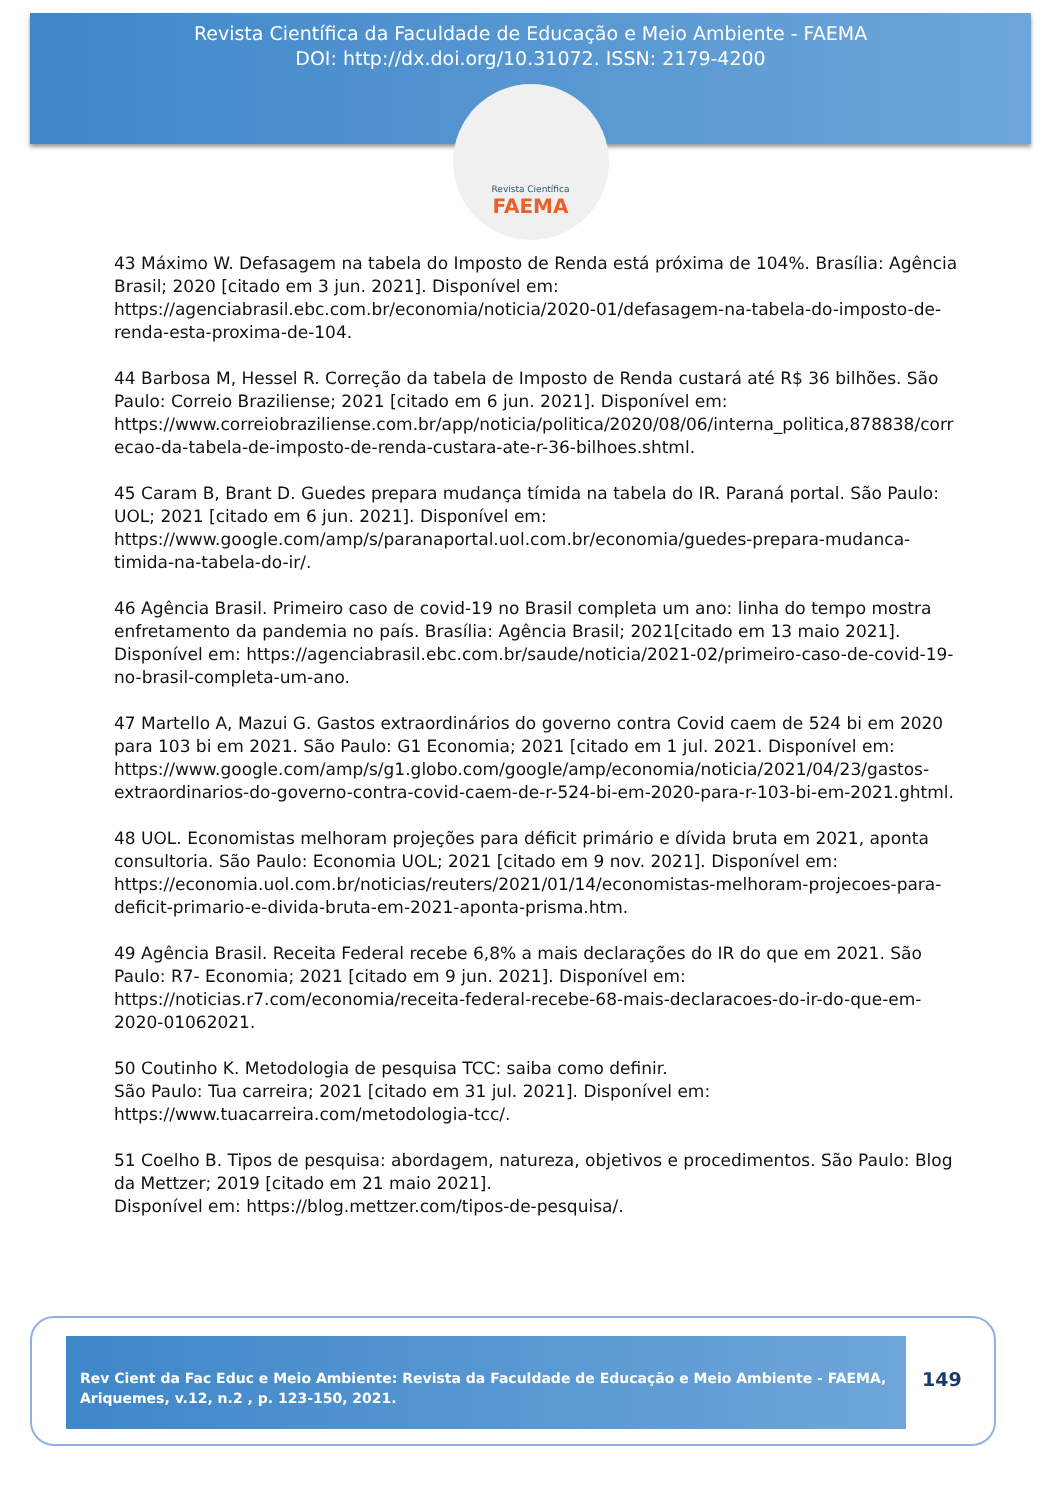Revista Científica da Faculdade de Educação e Meio Ambiente - FAEMA
DOI: http://dx.doi.org/10.31072. ISSN: 2179-4200
Revista Científica
FAEMA
43 Máximo W. Defasagem na tabela do Imposto de Renda está próxima de 104%. Brasília: Agência Brasil; 2020 [citado em 3 jun. 2021]. Disponível em: https://agenciabrasil.ebc.com.br/economia/noticia/2020-01/defasagem-na-tabela-do-imposto-de-renda-esta-proxima-de-104.
44 Barbosa M, Hessel R. Correção da tabela de Imposto de Renda custará até R$ 36 bilhões. São Paulo: Correio Braziliense; 2021 [citado em 6 jun. 2021]. Disponível em: https://www.correiobraziliense.com.br/app/noticia/politica/2020/08/06/interna_politica,878838/correcao-da-tabela-de-imposto-de-renda-custara-ate-r-36-bilhoes.shtml.
45 Caram B, Brant D. Guedes prepara mudança tímida na tabela do IR. Paraná portal. São Paulo: UOL; 2021 [citado em 6 jun. 2021]. Disponível em: https://www.google.com/amp/s/paranaportal.uol.com.br/economia/guedes-prepara-mudanca-timida-na-tabela-do-ir/.
46 Agência Brasil. Primeiro caso de covid-19 no Brasil completa um ano: linha do tempo mostra enfretamento da pandemia no país. Brasília: Agência Brasil; 2021[citado em 13 maio 2021]. Disponível em: https://agenciabrasil.ebc.com.br/saude/noticia/2021-02/primeiro-caso-de-covid-19-no-brasil-completa-um-ano.
47 Martello A, Mazui G. Gastos extraordinários do governo contra Covid caem de 524 bi em 2020 para 103 bi em 2021. São Paulo: G1 Economia; 2021 [citado em 1 jul. 2021. Disponível em: https://www.google.com/amp/s/g1.globo.com/google/amp/economia/noticia/2021/04/23/gastos-extraordinarios-do-governo-contra-covid-caem-de-r-524-bi-em-2020-para-r-103-bi-em-2021.ghtml.
48 UOL. Economistas melhoram projeções para déficit primário e dívida bruta em 2021, aponta consultoria. São Paulo: Economia UOL; 2021 [citado em 9 nov. 2021]. Disponível em: https://economia.uol.com.br/noticias/reuters/2021/01/14/economistas-melhoram-projecoes-para-deficit-primario-e-divida-bruta-em-2021-aponta-prisma.htm.
49 Agência Brasil. Receita Federal recebe 6,8% a mais declarações do IR do que em 2021. São Paulo: R7- Economia; 2021 [citado em 9 jun. 2021]. Disponível em: https://noticias.r7.com/economia/receita-federal-recebe-68-mais-declaracoes-do-ir-do-que-em-2020-01062021.
50 Coutinho K. Metodologia de pesquisa TCC: saiba como definir.
São Paulo: Tua carreira; 2021 [citado em 31 jul. 2021]. Disponível em: https://www.tuacarreira.com/metodologia-tcc/.
51 Coelho B. Tipos de pesquisa: abordagem, natureza, objetivos e procedimentos. São Paulo: Blog da Mettzer; 2019 [citado em 21 maio 2021].
Disponível em: https://blog.mettzer.com/tipos-de-pesquisa/.
Rev Cient da Fac Educ e Meio Ambiente: Revista da Faculdade de Educação e Meio Ambiente - FAEMA, Ariquemes, v.12, n.2 , p. 123-150, 2021.
149